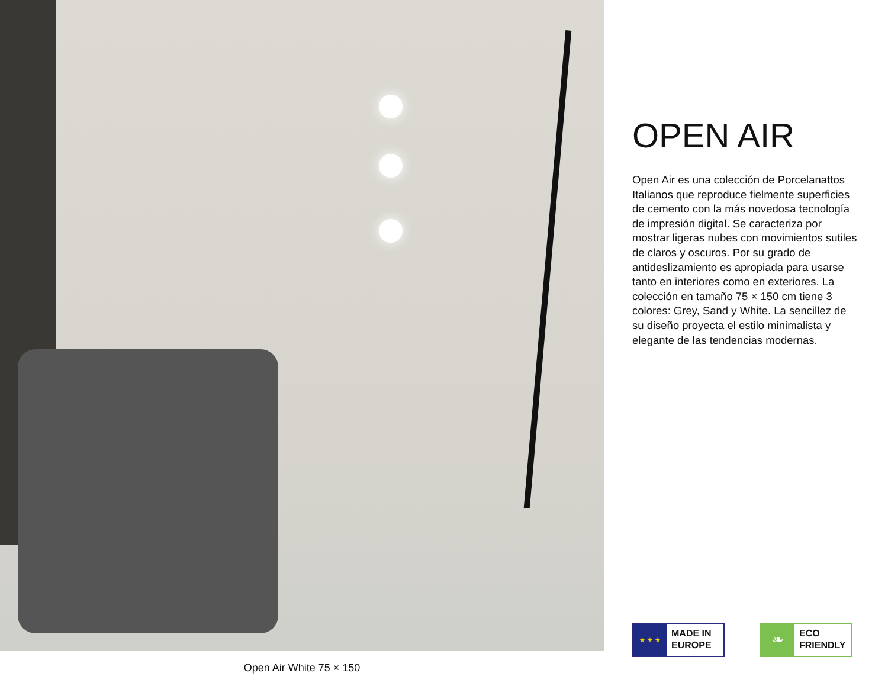Open Air White 75 × 150
OPEN AIR
Open Air es una colección de Porcelanattos Italianos que reproduce fielmente superficies de cemento con la más novedosa tecnología de impresión digital. Se caracteriza por mostrar ligeras nubes con movimientos sutiles de claros y oscuros. Por su grado de antideslizamiento es apropiada para usarse tanto en interiores como en exteriores. La colección en tamaño 75 × 150 cm tiene 3 colores: Grey, Sand y White. La sencillez de su diseño proyecta el estilo minimalista y elegante de las tendencias modernas.
★ ★ ★
MADE IN
EUROPE
❧
ECO
FRIENDLY